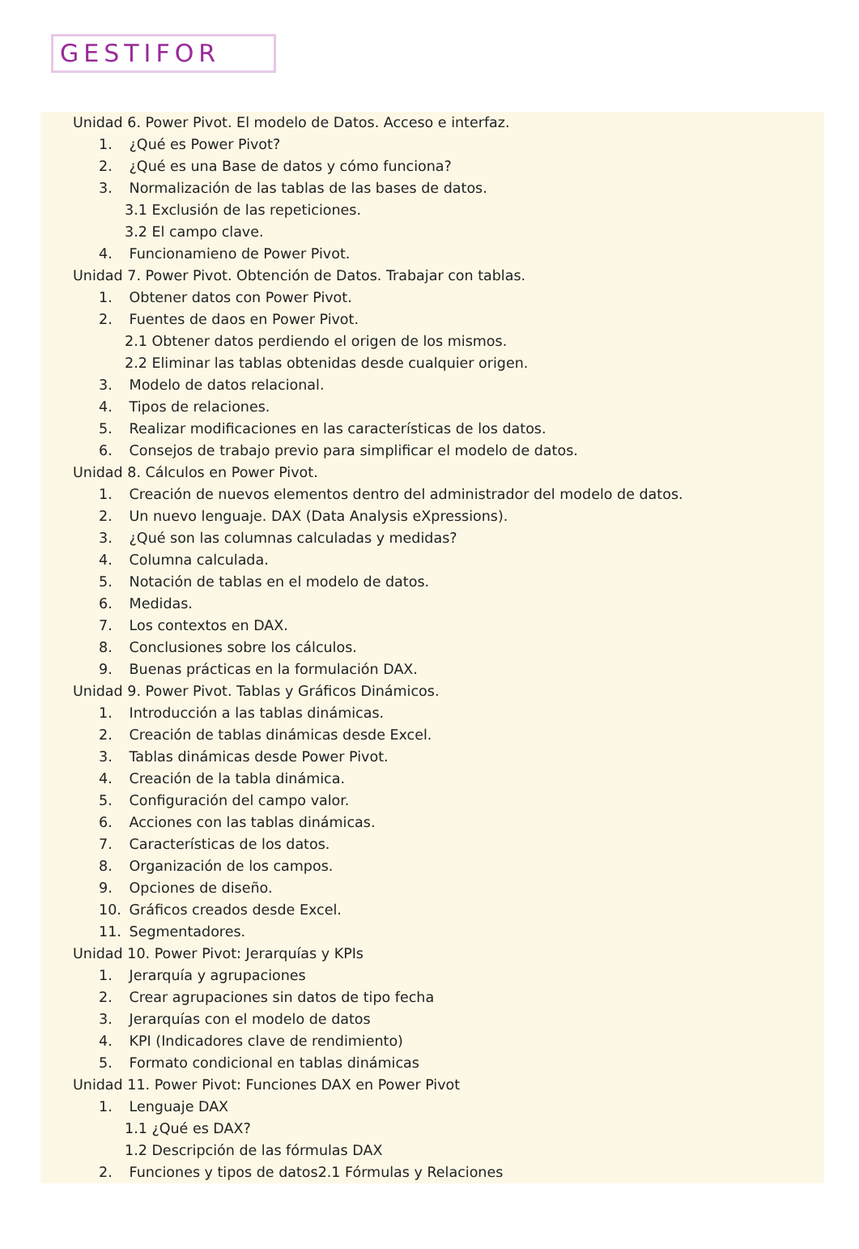GESTIFOR
Unidad 6. Power Pivot. El modelo de Datos. Acceso e interfaz.
1. ¿Qué es Power Pivot?
2. ¿Qué es una Base de datos y cómo funciona?
3. Normalización de las tablas de las bases de datos.
3.1 Exclusión de las repeticiones.
3.2 El campo clave.
4. Funcionamieno de Power Pivot.
Unidad 7. Power Pivot. Obtención de Datos. Trabajar con tablas.
1. Obtener datos con Power Pivot.
2. Fuentes de daos en Power Pivot.
2.1 Obtener datos perdiendo el origen de los mismos.
2.2 Eliminar las tablas obtenidas desde cualquier origen.
3. Modelo de datos relacional.
4. Tipos de relaciones.
5. Realizar modificaciones en las características de los datos.
6. Consejos de trabajo previo para simplificar el modelo de datos.
Unidad 8. Cálculos en Power Pivot.
1. Creación de nuevos elementos dentro del administrador del modelo de datos.
2. Un nuevo lenguaje. DAX (Data Analysis eXpressions).
3. ¿Qué son las columnas calculadas y medidas?
4. Columna calculada.
5. Notación de tablas en el modelo de datos.
6. Medidas.
7. Los contextos en DAX.
8. Conclusiones sobre los cálculos.
9. Buenas prácticas en la formulación DAX.
Unidad 9. Power Pivot. Tablas y Gráficos Dinámicos.
1. Introducción a las tablas dinámicas.
2. Creación de tablas dinámicas desde Excel.
3. Tablas dinámicas desde Power Pivot.
4. Creación de la tabla dinámica.
5. Configuración del campo valor.
6. Acciones con las tablas dinámicas.
7. Características de los datos.
8. Organización de los campos.
9. Opciones de diseño.
10. Gráficos creados desde Excel.
11. Segmentadores.
Unidad 10. Power Pivot: Jerarquías y KPIs
1. Jerarquía y agrupaciones
2. Crear agrupaciones sin datos de tipo fecha
3. Jerarquías con el modelo de datos
4. KPI (Indicadores clave de rendimiento)
5. Formato condicional en tablas dinámicas
Unidad 11. Power Pivot: Funciones DAX en Power Pivot
1. Lenguaje DAX
1.1 ¿Qué es DAX?
1.2 Descripción de las fórmulas DAX
2. Funciones y tipos de datos2.1 Fórmulas y Relaciones